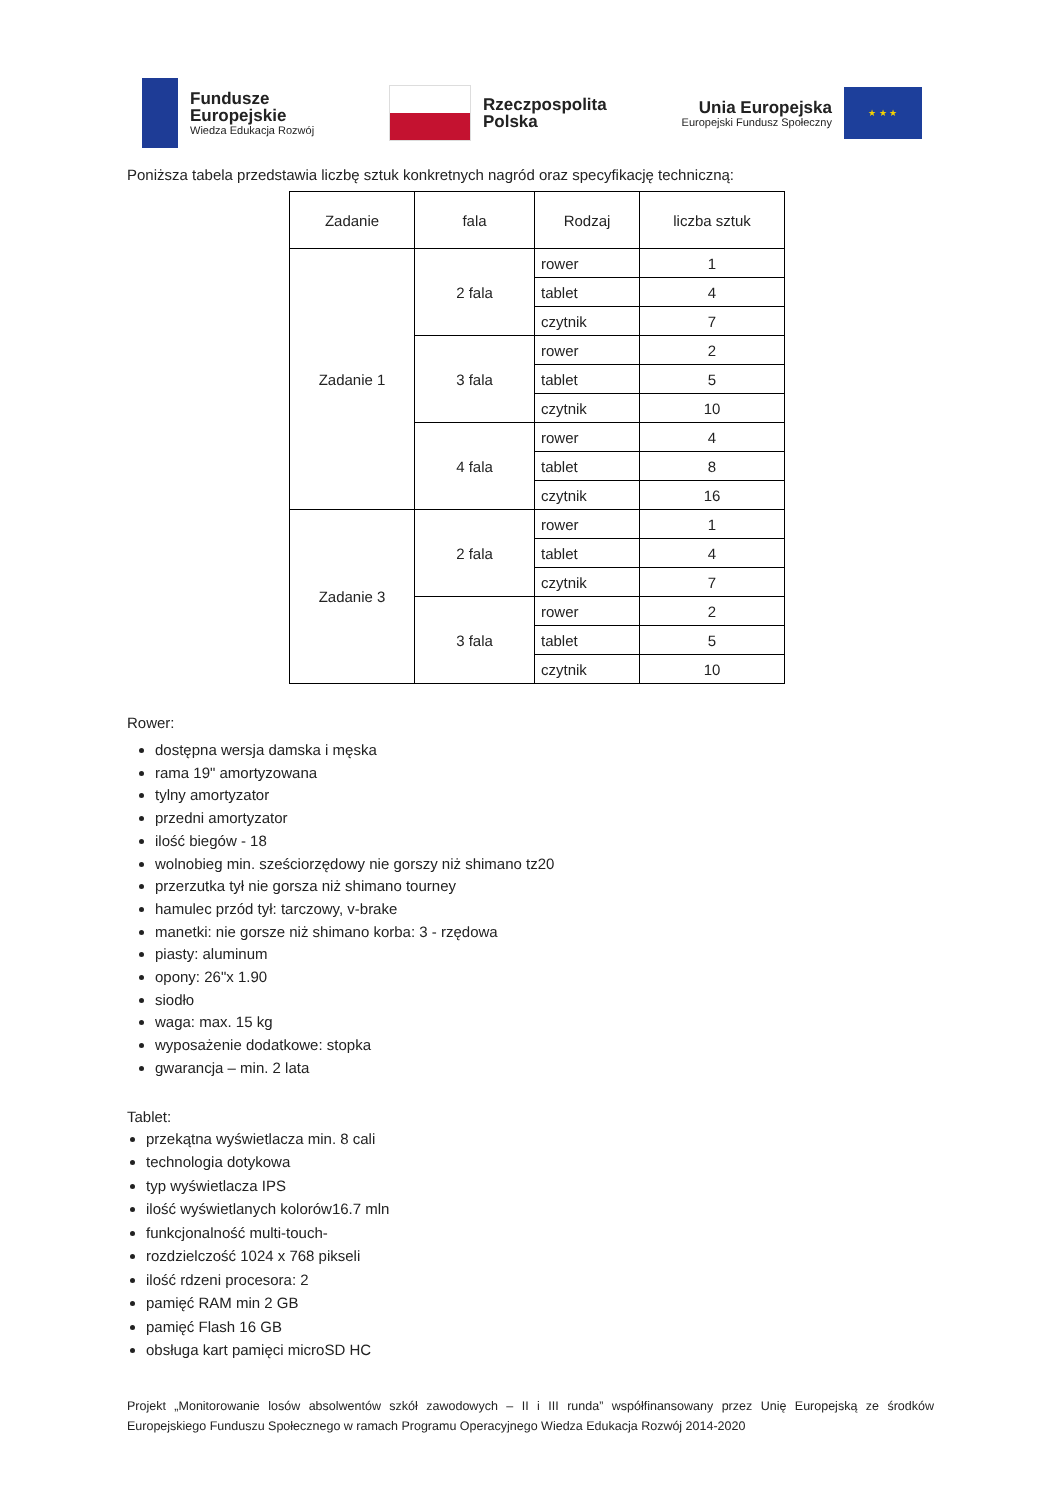Fundusze
Europejskie
Wiedza Edukacja Rozwój
Rzeczpospolita
Polska
Unia Europejska
Europejski Fundusz Społeczny
★ ★ ★
Poniższa tabela przedstawia liczbę sztuk konkretnych nagród oraz specyfikację techniczną:
| Zadanie | fala | Rodzaj | liczba sztuk |
| --- | --- | --- | --- |
| Zadanie 1 | 2 fala | rower | 1 |
| | | tablet | 4 |
| | | czytnik | 7 |
| | 3 fala | rower | 2 |
| | | tablet | 5 |
| | | czytnik | 10 |
| | 4 fala | rower | 4 |
| | | tablet | 8 |
| | | czytnik | 16 |
| Zadanie 3 | 2 fala | rower | 1 |
| | | tablet | 4 |
| | | czytnik | 7 |
| | 3 fala | rower | 2 |
| | | tablet | 5 |
| | | czytnik | 10 |
Rower:
dostępna wersja damska i męska
rama 19" amortyzowana
tylny amortyzator
przedni amortyzator
ilość biegów - 18
wolnobieg min. sześciorzędowy nie gorszy niż shimano tz20
przerzutka tył nie gorsza niż shimano tourney
hamulec przód tył: tarczowy, v-brake
manetki: nie gorsze niż shimano korba: 3 - rzędowa
piasty: aluminum
opony: 26"x 1.90
siodło
waga: max. 15 kg
wyposażenie dodatkowe: stopka
gwarancja – min. 2 lata
Tablet:
przekątna wyświetlacza min. 8 cali
technologia dotykowa
typ wyświetlacza IPS
ilość wyświetlanych kolorów16.7 mln
funkcjonalność multi-touch-
rozdzielczość 1024 x 768 pikseli
ilość rdzeni procesora: 2
pamięć RAM min 2 GB
pamięć Flash 16 GB
obsługa kart pamięci microSD HC
Projekt „Monitorowanie losów absolwentów szkół zawodowych – II i III runda” współfinansowany przez Unię Europejską ze środków Europejskiego Funduszu Społecznego w ramach Programu Operacyjnego Wiedza Edukacja Rozwój 2014-2020